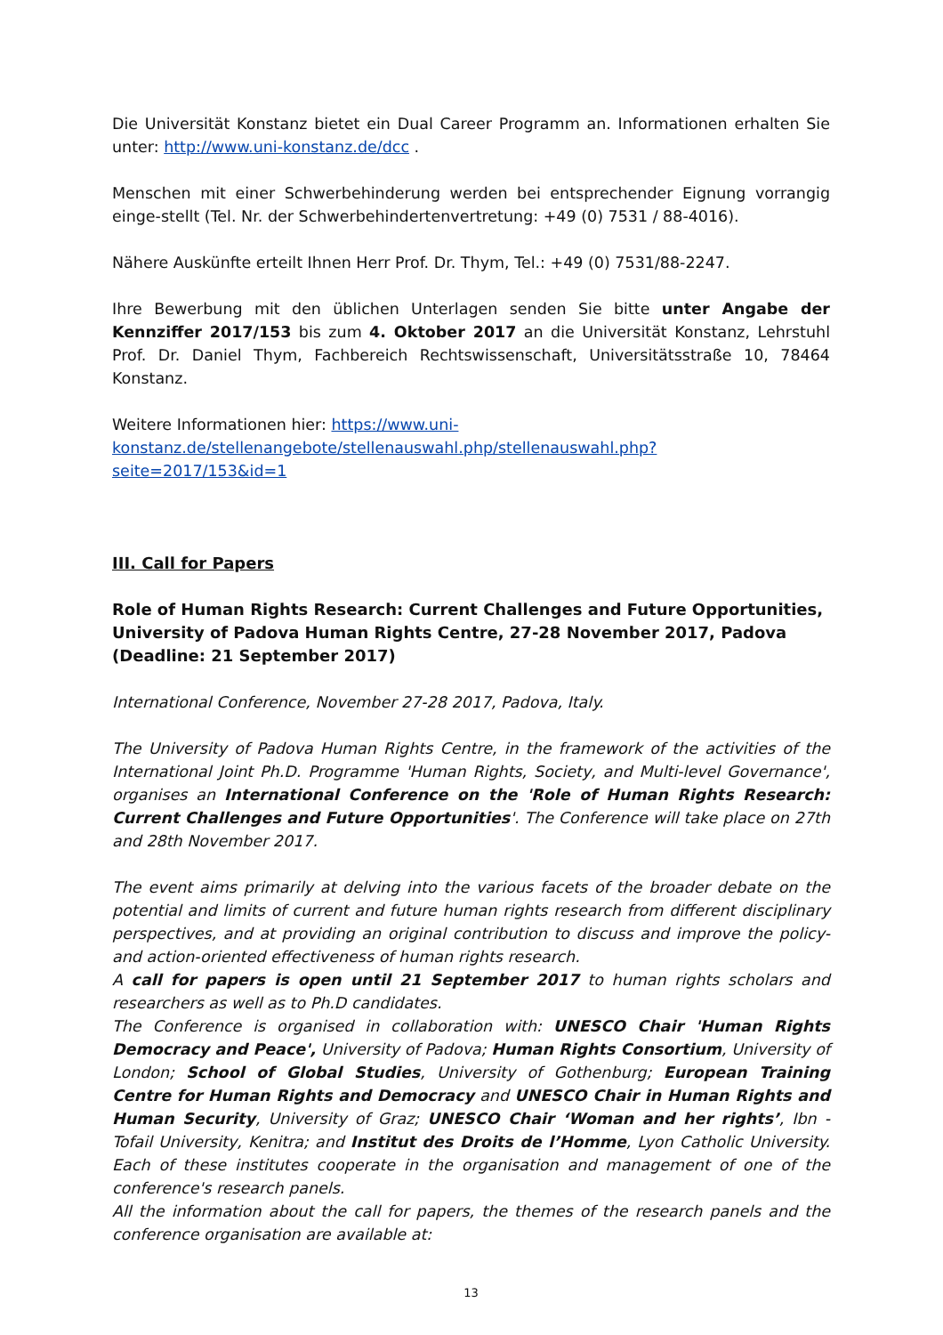Die Universität Konstanz bietet ein Dual Career Programm an. Informationen erhalten Sie unter: http://www.uni-konstanz.de/dcc .
Menschen mit einer Schwerbehinderung werden bei entsprechender Eignung vorrangig einge-stellt (Tel. Nr. der Schwerbehindertenvertretung: +49 (0) 7531 / 88-4016).
Nähere Auskünfte erteilt Ihnen Herr Prof. Dr. Thym, Tel.: +49 (0) 7531/88-2247.
Ihre Bewerbung mit den üblichen Unterlagen senden Sie bitte unter Angabe der Kennziffer 2017/153 bis zum 4. Oktober 2017 an die Universität Konstanz, Lehrstuhl Prof. Dr. Daniel Thym, Fachbereich Rechtswissenschaft, Universitätsstraße 10, 78464 Konstanz.
Weitere Informationen hier: https://www.uni-konstanz.de/stellenangebote/stellenauswahl.php/stellenauswahl.php?seite=2017/153&id=1
III. Call for Papers
Role of Human Rights Research: Current Challenges and Future Opportunities, University of Padova Human Rights Centre, 27-28 November 2017, Padova (Deadline: 21 September 2017)
International Conference, November 27-28 2017, Padova, Italy.
The University of Padova Human Rights Centre, in the framework of the activities of the International Joint Ph.D. Programme 'Human Rights, Society, and Multi-level Governance', organises an International Conference on the 'Role of Human Rights Research: Current Challenges and Future Opportunities'. The Conference will take place on 27th and 28th November 2017.
The event aims primarily at delving into the various facets of the broader debate on the potential and limits of current and future human rights research from different disciplinary perspectives, and at providing an original contribution to discuss and improve the policy- and action-oriented effectiveness of human rights research.
A call for papers is open until 21 September 2017 to human rights scholars and researchers as well as to Ph.D candidates.
The Conference is organised in collaboration with: UNESCO Chair 'Human Rights Democracy and Peace', University of Padova; Human Rights Consortium, University of London; School of Global Studies, University of Gothenburg; European Training Centre for Human Rights and Democracy and UNESCO Chair in Human Rights and Human Security, University of Graz; UNESCO Chair ‘Woman and her rights’, Ibn -Tofail University, Kenitra; and Institut des Droits de l’Homme, Lyon Catholic University. Each of these institutes cooperate in the organisation and management of one of the conference's research panels.
All the information about the call for papers, the themes of the research panels and the conference organisation are available at:
13